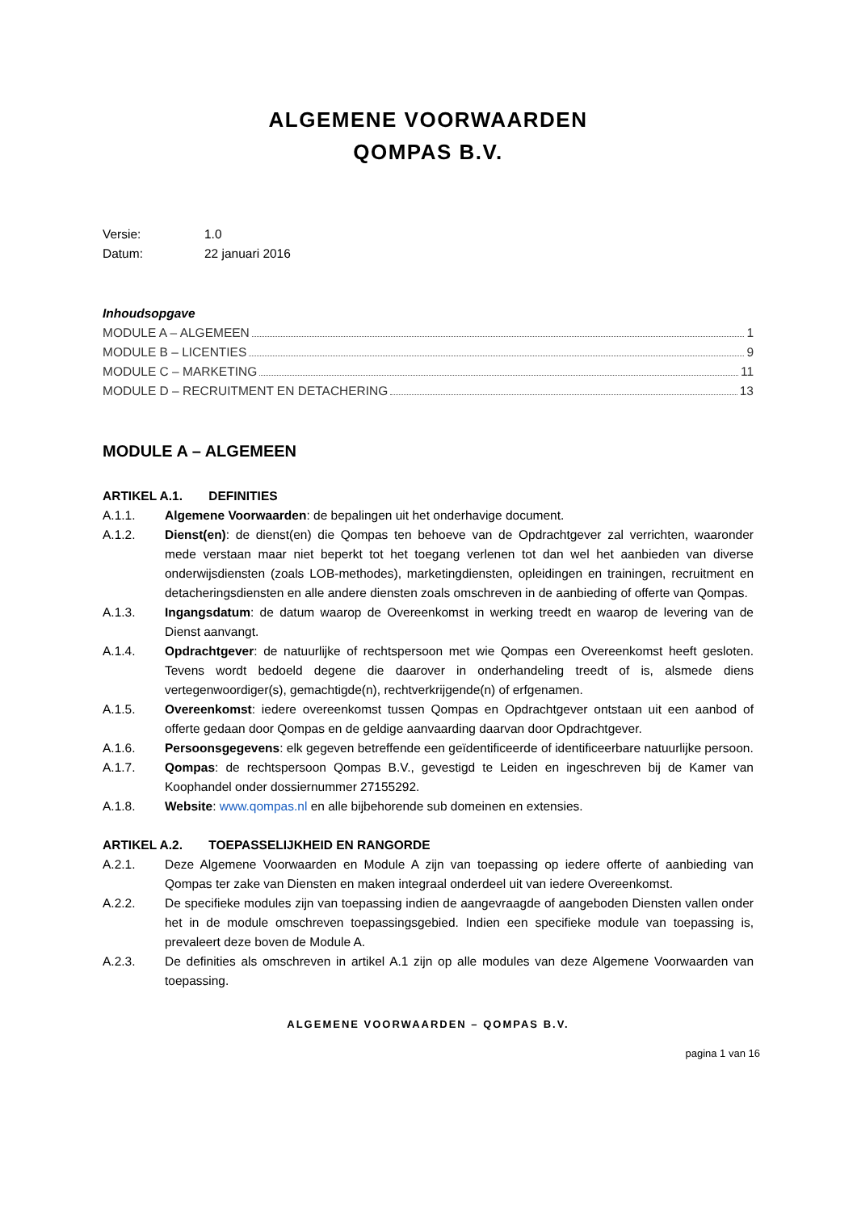ALGEMENE VOORWAARDEN
QOMPAS B.V.
Versie: 1.0
Datum: 22 januari 2016
Inhoudsopgave
MODULE A – ALGEMEEN 1
MODULE B – LICENTIES 9
MODULE C – MARKETING 11
MODULE D – RECRUITMENT EN DETACHERING 13
MODULE A – ALGEMEEN
ARTIKEL A.1. DEFINITIES
A.1.1. Algemene Voorwaarden: de bepalingen uit het onderhavige document.
A.1.2. Dienst(en): de dienst(en) die Qompas ten behoeve van de Opdrachtgever zal verrichten, waaronder mede verstaan maar niet beperkt tot het toegang verlenen tot dan wel het aanbieden van diverse onderwijsdiensten (zoals LOB-methodes), marketingdiensten, opleidingen en trainingen, recruitment en detacheringsdiensten en alle andere diensten zoals omschreven in de aanbieding of offerte van Qompas.
A.1.3. Ingangsdatum: de datum waarop de Overeenkomst in werking treedt en waarop de levering van de Dienst aanvangt.
A.1.4. Opdrachtgever: de natuurlijke of rechtspersoon met wie Qompas een Overeenkomst heeft gesloten. Tevens wordt bedoeld degene die daarover in onderhandeling treedt of is, alsmede diens vertegenwoordiger(s), gemachtigde(n), rechtverkrijgende(n) of erfgenamen.
A.1.5. Overeenkomst: iedere overeenkomst tussen Qompas en Opdrachtgever ontstaan uit een aanbod of offerte gedaan door Qompas en de geldige aanvaarding daarvan door Opdrachtgever.
A.1.6. Persoonsgegevens: elk gegeven betreffende een geïdentificeerde of identificeerbare natuurlijke persoon.
A.1.7. Qompas: de rechtspersoon Qompas B.V., gevestigd te Leiden en ingeschreven bij de Kamer van Koophandel onder dossiernummer 27155292.
A.1.8. Website: www.qompas.nl en alle bijbehorende sub domeinen en extensies.
ARTIKEL A.2. TOEPASSELIJKHEID EN RANGORDE
A.2.1. Deze Algemene Voorwaarden en Module A zijn van toepassing op iedere offerte of aanbieding van Qompas ter zake van Diensten en maken integraal onderdeel uit van iedere Overeenkomst.
A.2.2. De specifieke modules zijn van toepassing indien de aangevraagde of aangeboden Diensten vallen onder het in de module omschreven toepassingsgebied. Indien een specifieke module van toepassing is, prevaleert deze boven de Module A.
A.2.3. De definities als omschreven in artikel A.1 zijn op alle modules van deze Algemene Voorwaarden van toepassing.
ALGEMENE VOORWAARDEN – QOMPAS B.V.
pagina 1 van 16